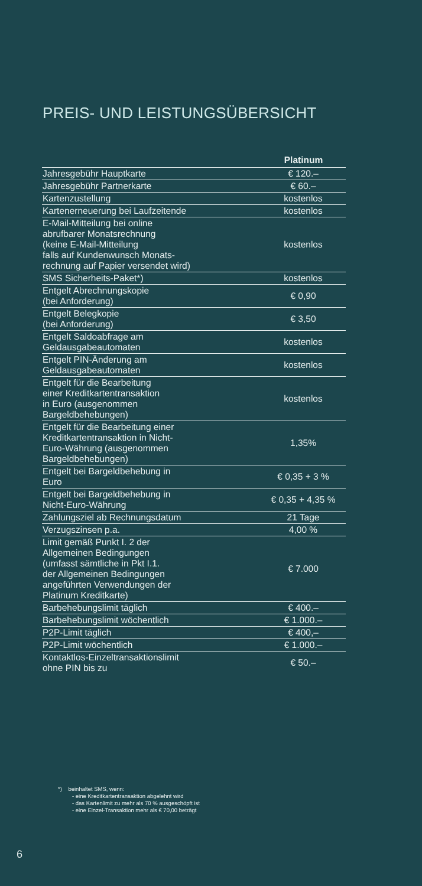PREIS- UND LEISTUNGSÜBERSICHT
| | Platinum |
| --- | --- |
| Jahresgebühr Hauptkarte | € 120.– |
| Jahresgebühr Partnerkarte | € 60.– |
| Kartenzustellung | kostenlos |
| Kartenerneuerung bei Laufzeitende | kostenlos |
| E-Mail-Mitteilung bei online abrufbarer Monatsrechnung (keine E-Mail-Mitteilung falls auf Kundenwunsch Monats- rechnung auf Papier versendet wird) | kostenlos |
| SMS Sicherheits-Paket*) | kostenlos |
| Entgelt Abrechnungskopie (bei Anforderung) | € 0,90 |
| Entgelt Belegkopie (bei Anforderung) | € 3,50 |
| Entgelt Saldoabfrage am Geldausgabeautomaten | kostenlos |
| Entgelt PIN-Änderung am Geldausgabeautomaten | kostenlos |
| Entgelt für die Bearbeitung einer Kreditkartentransaktion in Euro (ausgenommen Bargeldbehebungen) | kostenlos |
| Entgelt für die Bearbeitung einer Kreditkartentransaktion in Nicht- Euro-Währung (ausgenommen Bargeldbehebungen) | 1,35% |
| Entgelt bei Bargeldbehebung in Euro | € 0,35 + 3 % |
| Entgelt bei Bargeldbehebung in Nicht-Euro-Währung | € 0,35 + 4,35 % |
| Zahlungsziel ab Rechnungsdatum | 21 Tage |
| Verzugszinsen p.a. | 4,00 % |
| Limit gemäß Punkt I. 2 der Allgemeinen Bedingungen (umfasst sämtliche in Pkt I.1. der Allgemeinen Bedingungen angeführten Verwendungen der Platinum Kreditkarte) | € 7.000 |
| Barbehebungslimit täglich | € 400.– |
| Barbehebungslimit wöchentlich | € 1.000.– |
| P2P-Limit täglich | € 400,– |
| P2P-Limit wöchentlich | € 1.000.– |
| Kontaktlos-Einzeltransaktionslimit ohne PIN bis zu | € 50.– |
*) beinhaltet SMS, wenn:
- eine Kreditkartentransaktion abgelehnt wird
- das Kartenlimit zu mehr als 70 % ausgeschöpft ist
- eine Einzel-Transaktion mehr als € 70,00 beträgt
6